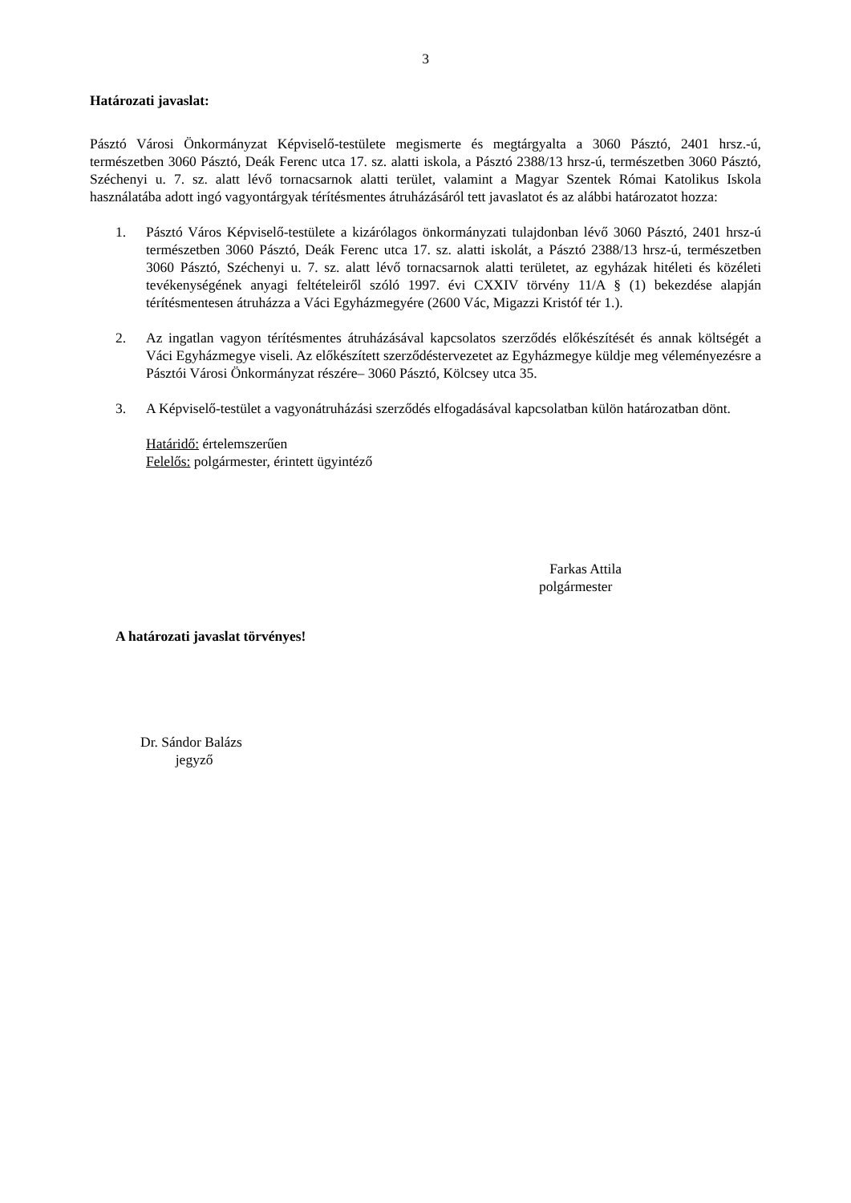3
Határozati javaslat:
Pásztó Városi Önkormányzat Képviselő-testülete megismerte és megtárgyalta a 3060 Pásztó, 2401 hrsz.-ú, természetben 3060 Pásztó, Deák Ferenc utca 17. sz. alatti iskola, a Pásztó 2388/13 hrsz-ú, természetben 3060 Pásztó, Széchenyi u. 7. sz. alatt lévő tornacsarnok alatti terület, valamint a Magyar Szentek Római Katolikus Iskola használatába adott ingó vagyontárgyak térítésmentes átruházásáról tett javaslatot és az alábbi határozatot hozza:
1. Pásztó Város Képviselő-testülete a kizárólagos önkormányzati tulajdonban lévő 3060 Pásztó, 2401 hrsz-ú természetben 3060 Pásztó, Deák Ferenc utca 17. sz. alatti iskolát, a Pásztó 2388/13 hrsz-ú, természetben 3060 Pásztó, Széchenyi u. 7. sz. alatt lévő tornacsarnok alatti területet, az egyházak hitéleti és közéleti tevékenységének anyagi feltételeiről szóló 1997. évi CXXIV törvény 11/A § (1) bekezdése alapján térítésmentesen átruházza a Váci Egyházmegyére (2600 Vác, Migazzi Kristóf tér 1.).
2. Az ingatlan vagyon térítésmentes átruházásával kapcsolatos szerződés előkészítését és annak költségét a Váci Egyházmegye viseli. Az előkészített szerződéstervezetet az Egyházmegye küldje meg véleményezésre a Pásztói Városi Önkormányzat részére– 3060 Pásztó, Kölcsey utca 35.
3. A Képviselő-testület a vagyonátruházási szerződés elfogadásával kapcsolatban külön határozatban dönt.
Határidő: értelemszerűen
Felelős: polgármester, érintett ügyintéző
Farkas Attila
polgármester
A határozati javaslat törvényes!
Dr. Sándor Balázs
jegyző